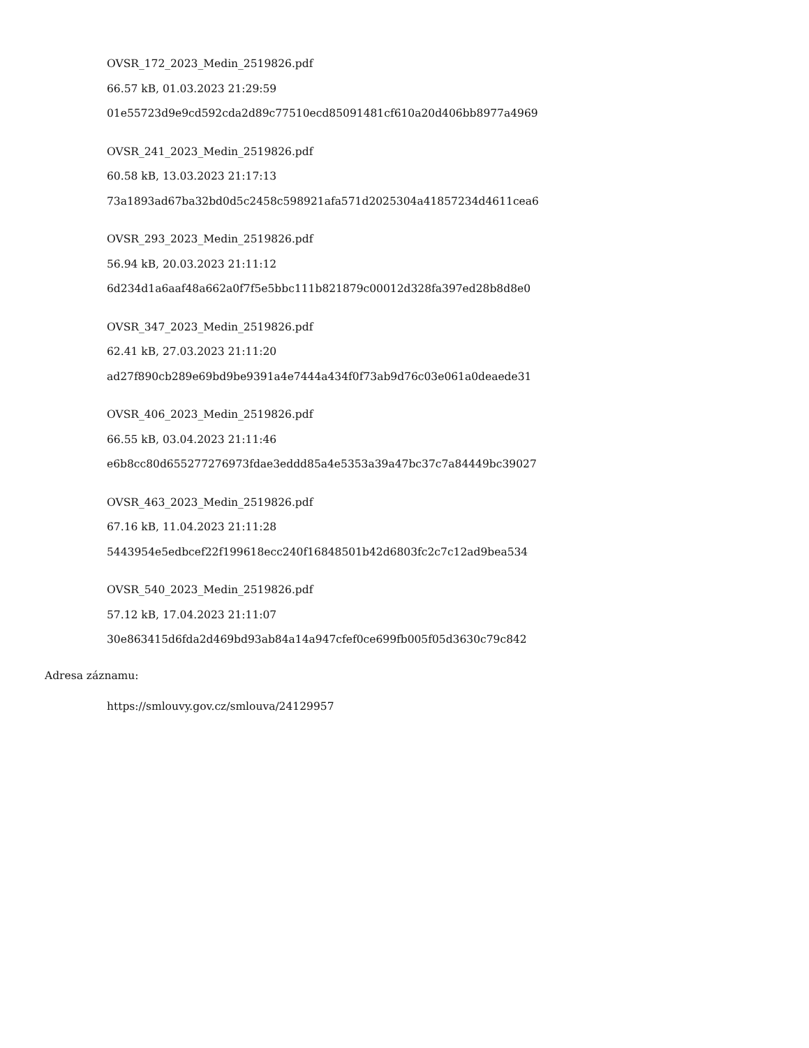OVSR_172_2023_Medin_2519826.pdf
66.57 kB, 01.03.2023 21:29:59
01e55723d9e9cd592cda2d89c77510ecd85091481cf610a20d406bb8977a4969
OVSR_241_2023_Medin_2519826.pdf
60.58 kB, 13.03.2023 21:17:13
73a1893ad67ba32bd0d5c2458c598921afa571d2025304a41857234d4611cea6
OVSR_293_2023_Medin_2519826.pdf
56.94 kB, 20.03.2023 21:11:12
6d234d1a6aaf48a662a0f7f5e5bbc111b821879c00012d328fa397ed28b8d8e0
OVSR_347_2023_Medin_2519826.pdf
62.41 kB, 27.03.2023 21:11:20
ad27f890cb289e69bd9be9391a4e7444a434f0f73ab9d76c03e061a0deaede31
OVSR_406_2023_Medin_2519826.pdf
66.55 kB, 03.04.2023 21:11:46
e6b8cc80d655277276973fdae3eddd85a4e5353a39a47bc37c7a84449bc39027
OVSR_463_2023_Medin_2519826.pdf
67.16 kB, 11.04.2023 21:11:28
5443954e5edbcef22f199618ecc240f16848501b42d6803fc2c7c12ad9bea534
OVSR_540_2023_Medin_2519826.pdf
57.12 kB, 17.04.2023 21:11:07
30e863415d6fda2d469bd93ab84a14a947cfef0ce699fb005f05d3630c79c842
Adresa záznamu:
https://smlouvy.gov.cz/smlouva/24129957